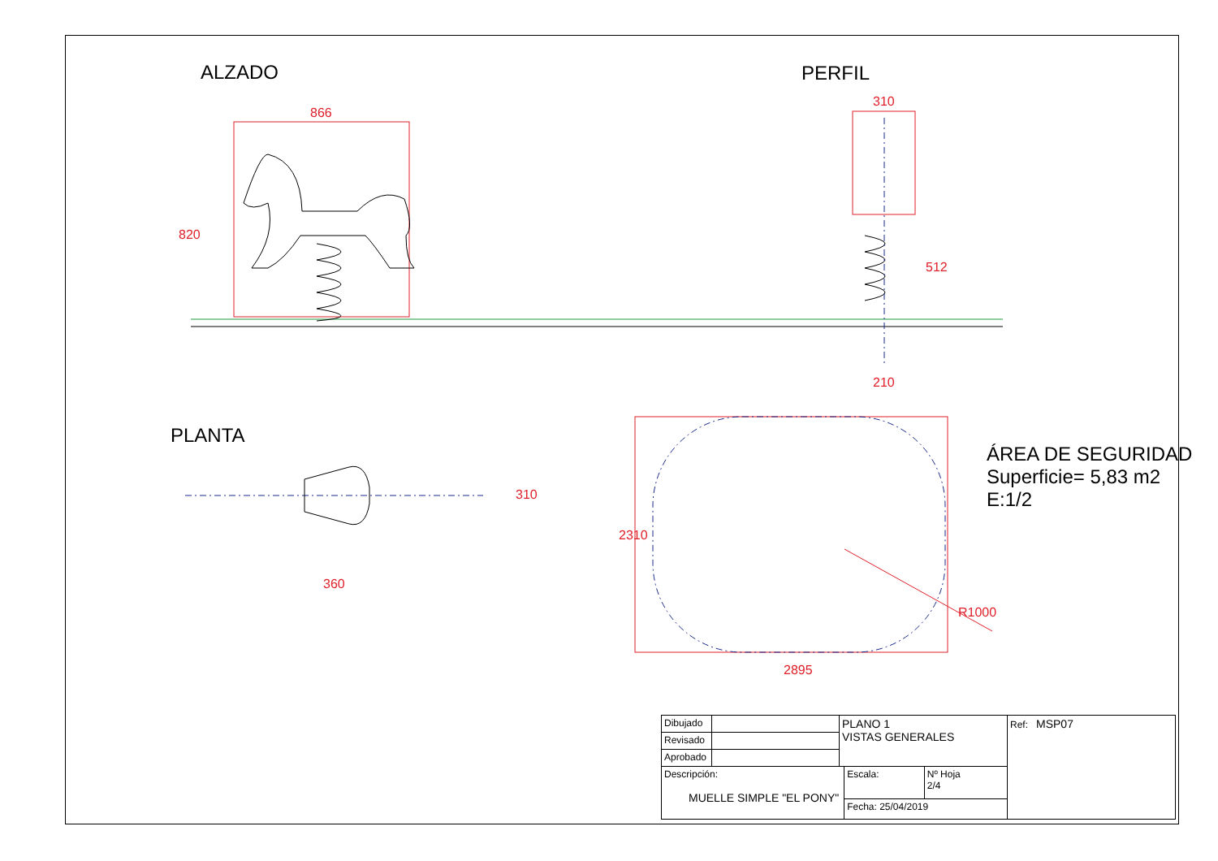ALZADO PERFIL
PLANTA
866
820
310
512
210
310
360
2310
2895
R1000
ÁREA DE SEGURIDAD
Superficie= 5,83 m2
E:1/2
| Dibujado | | PLANO 1 VISTAS GENERALES | | | Ref: MSP07 |
| Revisado | | | | | |
| Aprobado | | | | | |
| Descripción: MUELLE SIMPLE "EL PONY" | | | Escala: | Nº Hoja 2/4 | |
| | | | Fecha: 25/04/2019 | | |